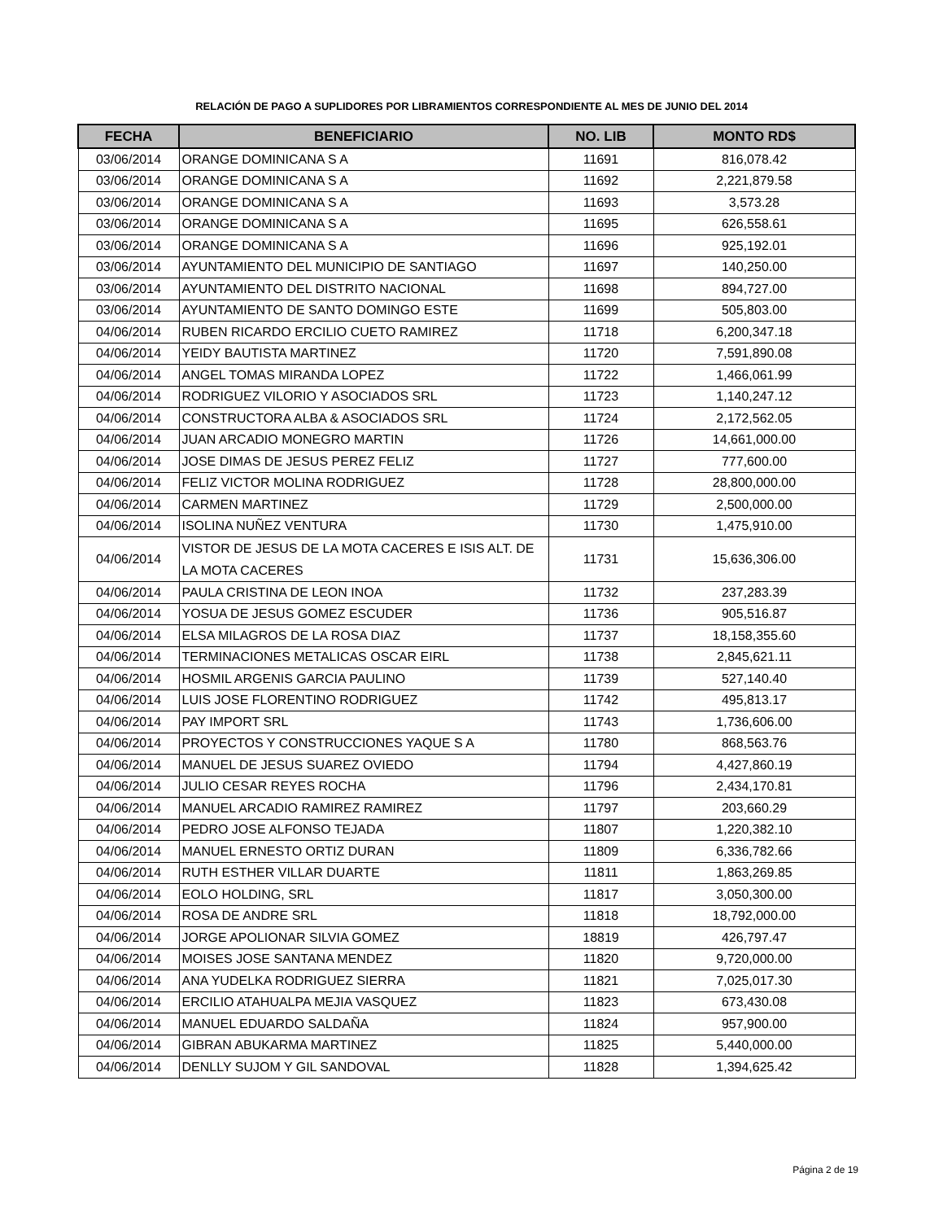RELACIÓN DE PAGO A SUPLIDORES POR LIBRAMIENTOS CORRESPONDIENTE AL MES DE JUNIO DEL 2014
| FECHA | BENEFICIARIO | NO. LIB | MONTO RD$ |
| --- | --- | --- | --- |
| 03/06/2014 | ORANGE DOMINICANA S A | 11691 | 816,078.42 |
| 03/06/2014 | ORANGE DOMINICANA S A | 11692 | 2,221,879.58 |
| 03/06/2014 | ORANGE DOMINICANA S A | 11693 | 3,573.28 |
| 03/06/2014 | ORANGE DOMINICANA S A | 11695 | 626,558.61 |
| 03/06/2014 | ORANGE DOMINICANA S A | 11696 | 925,192.01 |
| 03/06/2014 | AYUNTAMIENTO DEL MUNICIPIO DE SANTIAGO | 11697 | 140,250.00 |
| 03/06/2014 | AYUNTAMIENTO DEL DISTRITO NACIONAL | 11698 | 894,727.00 |
| 03/06/2014 | AYUNTAMIENTO DE SANTO DOMINGO ESTE | 11699 | 505,803.00 |
| 04/06/2014 | RUBEN RICARDO ERCILIO CUETO RAMIREZ | 11718 | 6,200,347.18 |
| 04/06/2014 | YEIDY BAUTISTA MARTINEZ | 11720 | 7,591,890.08 |
| 04/06/2014 | ANGEL TOMAS MIRANDA LOPEZ | 11722 | 1,466,061.99 |
| 04/06/2014 | RODRIGUEZ VILORIO Y ASOCIADOS SRL | 11723 | 1,140,247.12 |
| 04/06/2014 | CONSTRUCTORA ALBA & ASOCIADOS SRL | 11724 | 2,172,562.05 |
| 04/06/2014 | JUAN ARCADIO MONEGRO MARTIN | 11726 | 14,661,000.00 |
| 04/06/2014 | JOSE DIMAS DE JESUS PEREZ FELIZ | 11727 | 777,600.00 |
| 04/06/2014 | FELIZ VICTOR MOLINA RODRIGUEZ | 11728 | 28,800,000.00 |
| 04/06/2014 | CARMEN MARTINEZ | 11729 | 2,500,000.00 |
| 04/06/2014 | ISOLINA NUÑEZ VENTURA | 11730 | 1,475,910.00 |
| 04/06/2014 | VISTOR DE JESUS DE LA MOTA CACERES E ISIS ALT. DE LA MOTA CACERES | 11731 | 15,636,306.00 |
| 04/06/2014 | PAULA CRISTINA DE LEON INOA | 11732 | 237,283.39 |
| 04/06/2014 | YOSUA DE JESUS GOMEZ ESCUDER | 11736 | 905,516.87 |
| 04/06/2014 | ELSA MILAGROS DE LA ROSA DIAZ | 11737 | 18,158,355.60 |
| 04/06/2014 | TERMINACIONES METALICAS OSCAR EIRL | 11738 | 2,845,621.11 |
| 04/06/2014 | HOSMIL ARGENIS GARCIA PAULINO | 11739 | 527,140.40 |
| 04/06/2014 | LUIS JOSE FLORENTINO RODRIGUEZ | 11742 | 495,813.17 |
| 04/06/2014 | PAY IMPORT SRL | 11743 | 1,736,606.00 |
| 04/06/2014 | PROYECTOS Y CONSTRUCCIONES YAQUE S A | 11780 | 868,563.76 |
| 04/06/2014 | MANUEL DE JESUS SUAREZ OVIEDO | 11794 | 4,427,860.19 |
| 04/06/2014 | JULIO CESAR REYES ROCHA | 11796 | 2,434,170.81 |
| 04/06/2014 | MANUEL ARCADIO RAMIREZ RAMIREZ | 11797 | 203,660.29 |
| 04/06/2014 | PEDRO JOSE ALFONSO TEJADA | 11807 | 1,220,382.10 |
| 04/06/2014 | MANUEL ERNESTO ORTIZ DURAN | 11809 | 6,336,782.66 |
| 04/06/2014 | RUTH ESTHER VILLAR DUARTE | 11811 | 1,863,269.85 |
| 04/06/2014 | EOLO HOLDING, SRL | 11817 | 3,050,300.00 |
| 04/06/2014 | ROSA DE ANDRE SRL | 11818 | 18,792,000.00 |
| 04/06/2014 | JORGE APOLIONAR SILVIA GOMEZ | 18819 | 426,797.47 |
| 04/06/2014 | MOISES JOSE SANTANA MENDEZ | 11820 | 9,720,000.00 |
| 04/06/2014 | ANA YUDELKA RODRIGUEZ SIERRA | 11821 | 7,025,017.30 |
| 04/06/2014 | ERCILIO ATAHUALPA MEJIA VASQUEZ | 11823 | 673,430.08 |
| 04/06/2014 | MANUEL EDUARDO SALDAÑA | 11824 | 957,900.00 |
| 04/06/2014 | GIBRAN ABUKARMA MARTINEZ | 11825 | 5,440,000.00 |
| 04/06/2014 | DENLLY SUJOM Y GIL SANDOVAL | 11828 | 1,394,625.42 |
Página 2 de 19